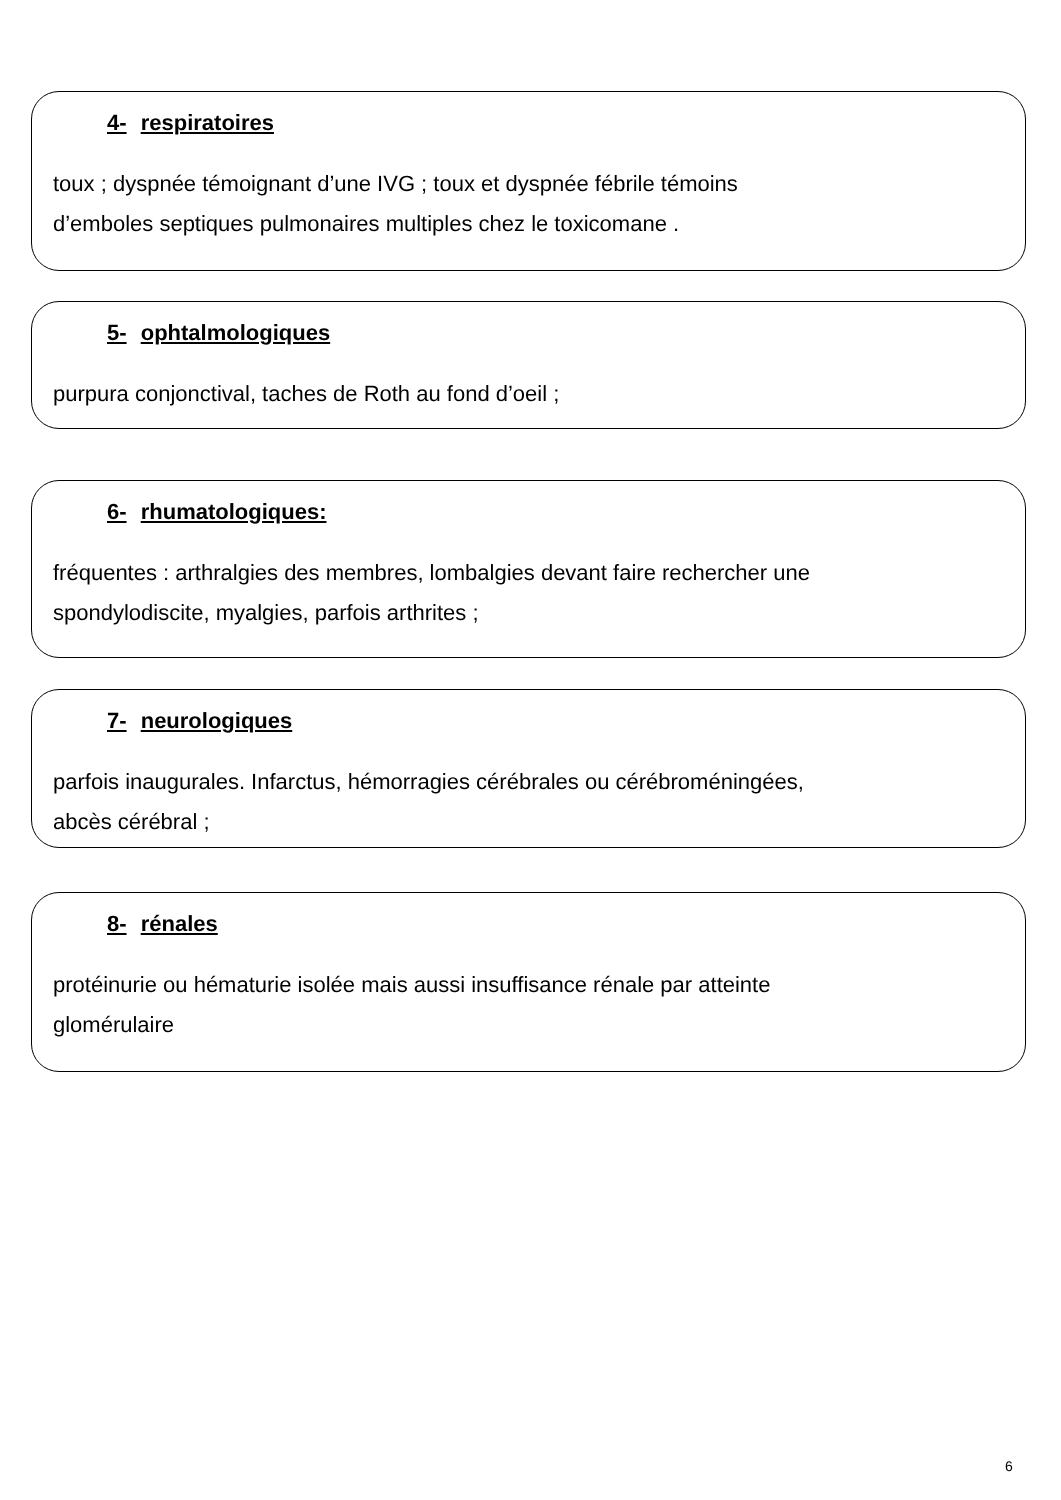4- respiratoires
toux ; dyspnée témoignant d’une IVG ; toux et dyspnée fébrile témoins
d’emboles septiques pulmonaires multiples chez le toxicomane .
5- ophtalmologiques
purpura conjonctival, taches de Roth au fond d’oeil ;
6- rhumatologiques:
fréquentes : arthralgies des membres, lombalgies devant faire rechercher une
spondylodiscite, myalgies, parfois arthrites ;
7- neurologiques
parfois inaugurales. Infarctus, hémorragies cérébrales ou cérébroméningées,
abcès cérébral ;
8- rénales
protéinurie ou hématurie isolée mais aussi insuffisance rénale par atteinte
glomérulaire
6